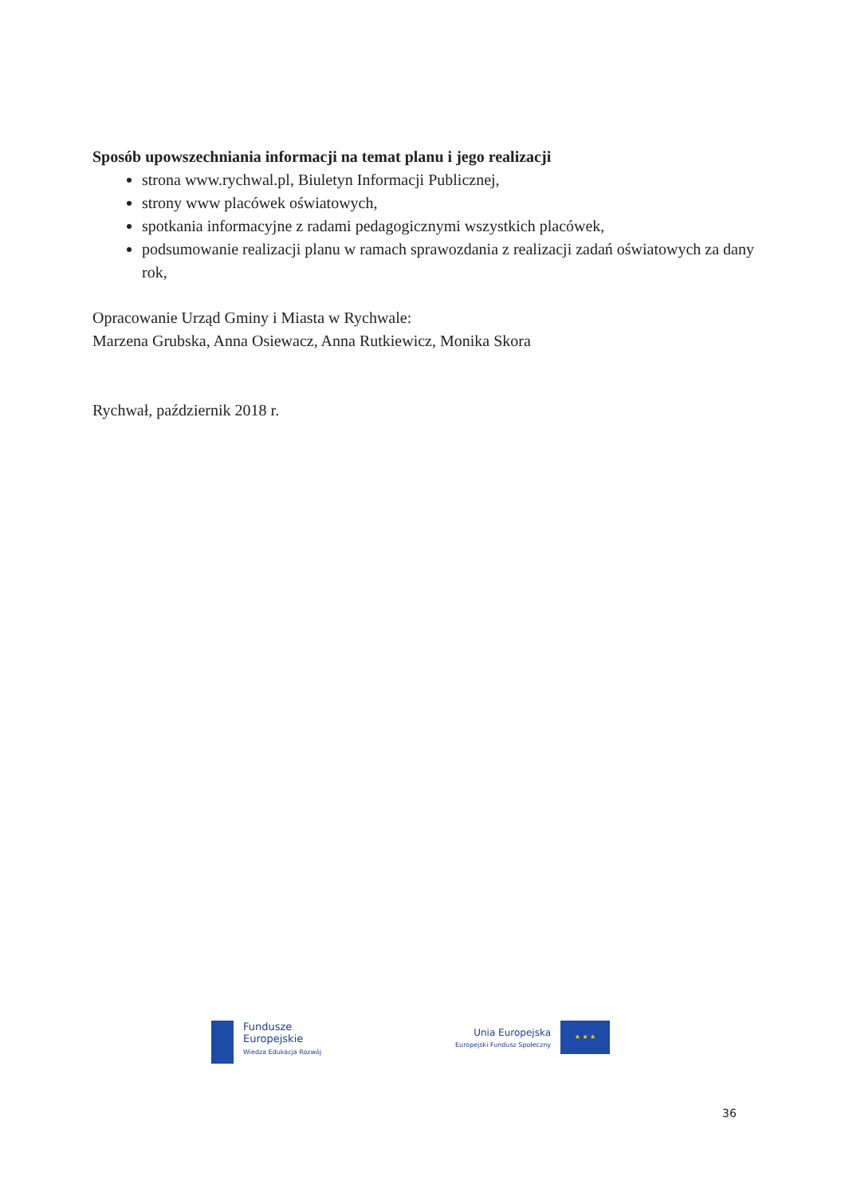Sposób upowszechniania informacji na temat planu i jego realizacji
strona www.rychwal.pl, Biuletyn Informacji Publicznej,
strony www placówek oświatowych,
spotkania informacyjne z radami pedagogicznymi wszystkich placówek,
podsumowanie realizacji planu w ramach sprawozdania z realizacji zadań oświatowych za dany rok,
Opracowanie Urząd Gminy i Miasta w Rychwale:
Marzena Grubska, Anna Osiewacz, Anna Rutkiewicz, Monika Skora
Rychwał, październik 2018 r.
Fundusze
Europejskie
Wiedza Edukacja Rozwój
Unia Europejska
Europejski Fundusz Społeczny
★ ★ ★
36